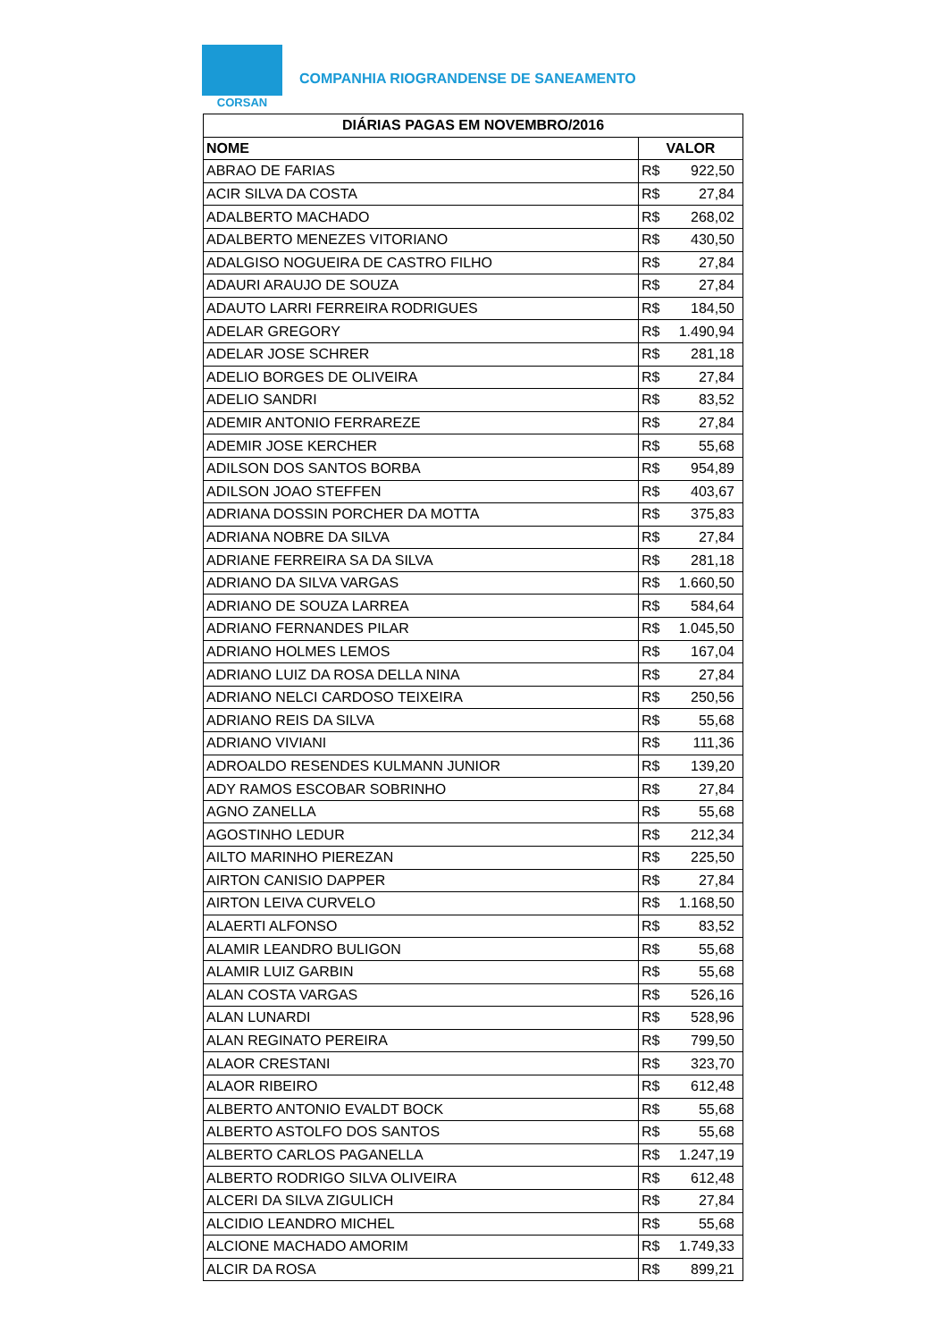CORSAN
COMPANHIA RIOGRANDENSE DE SANEAMENTO
| DIÁRIAS PAGAS EM NOVEMBRO/2016 | |
| --- | --- |
| NOME | VALOR |
| ABRAO DE FARIAS | R$ 922,50 |
| ACIR SILVA DA COSTA | R$ 27,84 |
| ADALBERTO MACHADO | R$ 268,02 |
| ADALBERTO MENEZES VITORIANO | R$ 430,50 |
| ADALGISO NOGUEIRA DE CASTRO FILHO | R$ 27,84 |
| ADAURI ARAUJO DE SOUZA | R$ 27,84 |
| ADAUTO LARRI FERREIRA RODRIGUES | R$ 184,50 |
| ADELAR GREGORY | R$ 1.490,94 |
| ADELAR JOSE SCHRER | R$ 281,18 |
| ADELIO BORGES DE OLIVEIRA | R$ 27,84 |
| ADELIO SANDRI | R$ 83,52 |
| ADEMIR ANTONIO FERRAREZE | R$ 27,84 |
| ADEMIR JOSE KERCHER | R$ 55,68 |
| ADILSON DOS SANTOS BORBA | R$ 954,89 |
| ADILSON JOAO STEFFEN | R$ 403,67 |
| ADRIANA DOSSIN PORCHER DA MOTTA | R$ 375,83 |
| ADRIANA NOBRE DA SILVA | R$ 27,84 |
| ADRIANE FERREIRA SA DA SILVA | R$ 281,18 |
| ADRIANO DA SILVA VARGAS | R$ 1.660,50 |
| ADRIANO DE SOUZA LARREA | R$ 584,64 |
| ADRIANO FERNANDES PILAR | R$ 1.045,50 |
| ADRIANO HOLMES LEMOS | R$ 167,04 |
| ADRIANO LUIZ DA ROSA DELLA NINA | R$ 27,84 |
| ADRIANO NELCI CARDOSO TEIXEIRA | R$ 250,56 |
| ADRIANO REIS DA SILVA | R$ 55,68 |
| ADRIANO VIVIANI | R$ 111,36 |
| ADROALDO RESENDES KULMANN JUNIOR | R$ 139,20 |
| ADY RAMOS ESCOBAR SOBRINHO | R$ 27,84 |
| AGNO ZANELLA | R$ 55,68 |
| AGOSTINHO LEDUR | R$ 212,34 |
| AILTO MARINHO PIEREZAN | R$ 225,50 |
| AIRTON CANISIO DAPPER | R$ 27,84 |
| AIRTON LEIVA CURVELO | R$ 1.168,50 |
| ALAERTI ALFONSO | R$ 83,52 |
| ALAMIR LEANDRO BULIGON | R$ 55,68 |
| ALAMIR LUIZ GARBIN | R$ 55,68 |
| ALAN COSTA VARGAS | R$ 526,16 |
| ALAN LUNARDI | R$ 528,96 |
| ALAN REGINATO PEREIRA | R$ 799,50 |
| ALAOR CRESTANI | R$ 323,70 |
| ALAOR RIBEIRO | R$ 612,48 |
| ALBERTO ANTONIO EVALDT BOCK | R$ 55,68 |
| ALBERTO ASTOLFO DOS SANTOS | R$ 55,68 |
| ALBERTO CARLOS PAGANELLA | R$ 1.247,19 |
| ALBERTO RODRIGO SILVA OLIVEIRA | R$ 612,48 |
| ALCERI DA SILVA ZIGULICH | R$ 27,84 |
| ALCIDIO LEANDRO MICHEL | R$ 55,68 |
| ALCIONE MACHADO AMORIM | R$ 1.749,33 |
| ALCIR DA ROSA | R$ 899,21 |